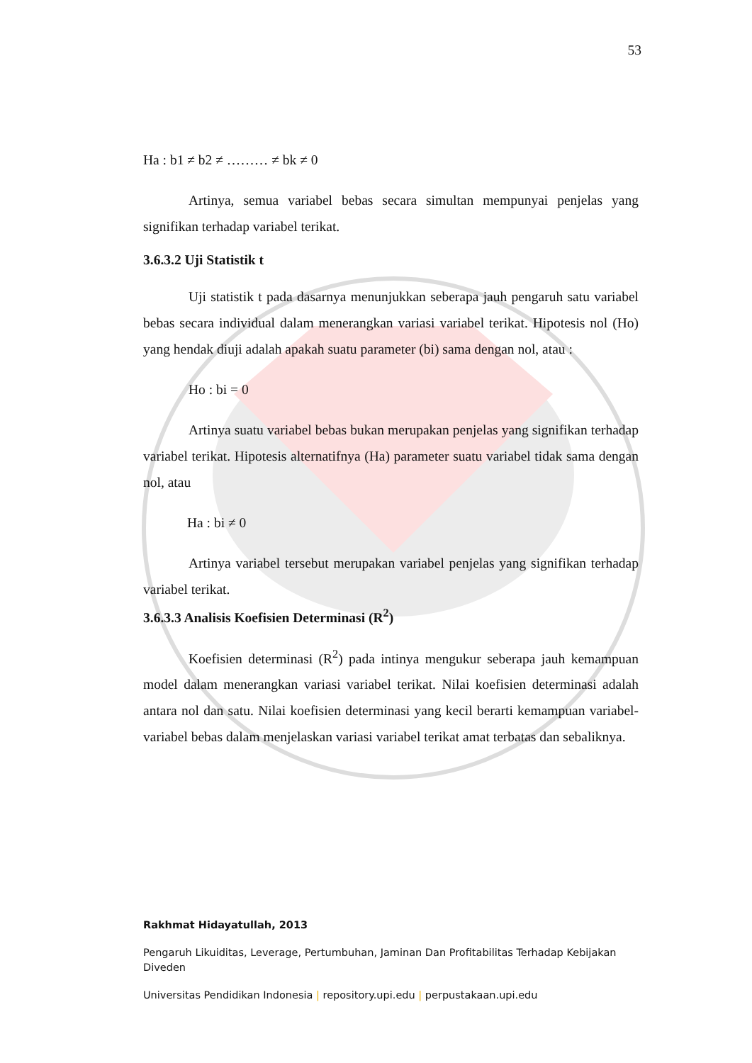53
Ha : b1 ≠ b2 ≠ ……… ≠ bk ≠ 0
Artinya, semua variabel bebas secara simultan mempunyai penjelas yang signifikan terhadap variabel terikat.
3.6.3.2 Uji Statistik t
Uji statistik t pada dasarnya menunjukkan seberapa jauh pengaruh satu variabel bebas secara individual dalam menerangkan variasi variabel terikat. Hipotesis nol (Ho) yang hendak diuji adalah apakah suatu parameter (bi) sama dengan nol, atau :
Ho : bi = 0
Artinya suatu variabel bebas bukan merupakan penjelas yang signifikan terhadap variabel terikat. Hipotesis alternatifnya (Ha) parameter suatu variabel tidak sama dengan nol, atau
Ha : bi ≠ 0
Artinya variabel tersebut merupakan variabel penjelas yang signifikan terhadap variabel terikat.
3.6.3.3 Analisis Koefisien Determinasi (R<sup>2</sup>)
Koefisien determinasi (R<sup>2</sup>) pada intinya mengukur seberapa jauh kemampuan model dalam menerangkan variasi variabel terikat. Nilai koefisien determinasi adalah antara nol dan satu. Nilai koefisien determinasi yang kecil berarti kemampuan variabel-variabel bebas dalam menjelaskan variasi variabel terikat amat terbatas dan sebaliknya.
Rakhmat Hidayatullah, 2013
Pengaruh Likuiditas, Leverage, Pertumbuhan, Jaminan Dan Profitabilitas Terhadap Kebijakan Diveden
Universitas Pendidikan Indonesia | repository.upi.edu | perpustakaan.upi.edu